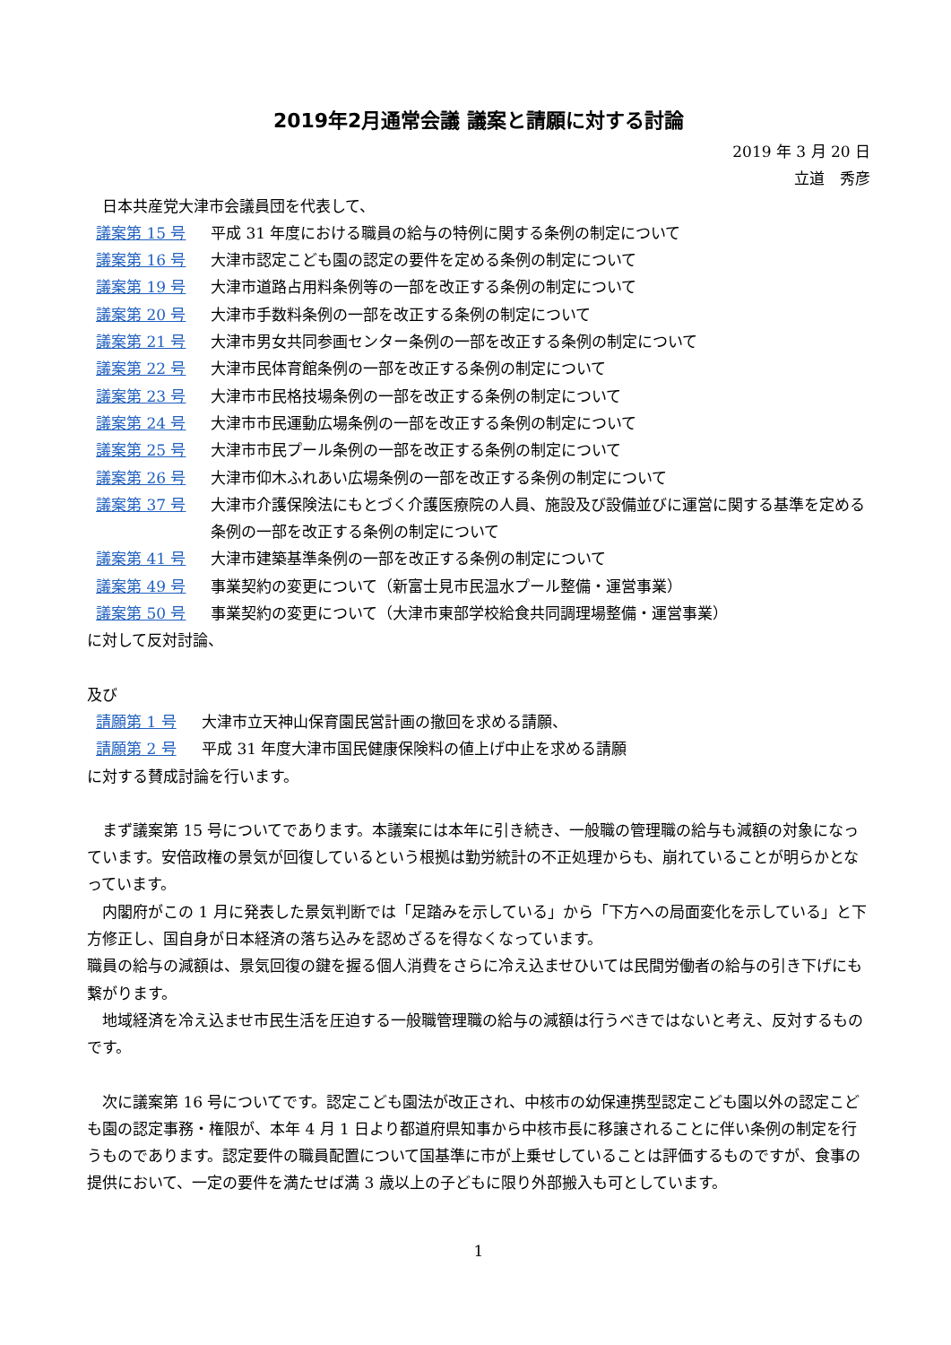2019年2月通常会議 議案と請願に対する討論
2019 年 3 月 20 日
立道　秀彦
　日本共産党大津市会議員団を代表して、
議案第 15 号 平成 31 年度における職員の給与の特例に関する条例の制定について
議案第 16 号 大津市認定こども園の認定の要件を定める条例の制定について
議案第 19 号 大津市道路占用料条例等の一部を改正する条例の制定について
議案第 20 号 大津市手数料条例の一部を改正する条例の制定について
議案第 21 号 大津市男女共同参画センター条例の一部を改正する条例の制定について
議案第 22 号 大津市民体育館条例の一部を改正する条例の制定について
議案第 23 号 大津市市民格技場条例の一部を改正する条例の制定について
議案第 24 号 大津市市民運動広場条例の一部を改正する条例の制定について
議案第 25 号 大津市市民プール条例の一部を改正する条例の制定について
議案第 26 号 大津市仰木ふれあい広場条例の一部を改正する条例の制定について
議案第 37 号 大津市介護保険法にもとづく介護医療院の人員、施設及び設備並びに運営に関する基準を定める条例の一部を改正する条例の制定について
議案第 41 号 大津市建築基準条例の一部を改正する条例の制定について
議案第 49 号 事業契約の変更について（新富士見市民温水プール整備・運営事業）
議案第 50 号 事業契約の変更について（大津市東部学校給食共同調理場整備・運営事業）
に対して反対討論、
及び
請願第 1 号 大津市立天神山保育園民営計画の撤回を求める請願、
請願第 2 号 平成 31 年度大津市国民健康保険料の値上げ中止を求める請願
に対する賛成討論を行います。
　まず議案第 15 号についてであります。本議案には本年に引き続き、一般職の管理職の給与も減額の対象になっています。安倍政権の景気が回復しているという根拠は勤労統計の不正処理からも、崩れていることが明らかとなっています。
　内閣府がこの 1 月に発表した景気判断では「足踏みを示している」から「下方への局面変化を示している」と下方修正し、国自身が日本経済の落ち込みを認めざるを得なくなっています。
職員の給与の減額は、景気回復の鍵を握る個人消費をさらに冷え込ませひいては民間労働者の給与の引き下げにも繋がります。
　地域経済を冷え込ませ市民生活を圧迫する一般職管理職の給与の減額は行うべきではないと考え、反対するものです。
　次に議案第 16 号についてです。認定こども園法が改正され、中核市の幼保連携型認定こども園以外の認定こども園の認定事務・権限が、本年 4 月 1 日より都道府県知事から中核市長に移譲されることに伴い条例の制定を行うものであります。認定要件の職員配置について国基準に市が上乗せしていることは評価するものですが、食事の提供において、一定の要件を満たせば満 3 歳以上の子どもに限り外部搬入も可としています。
1